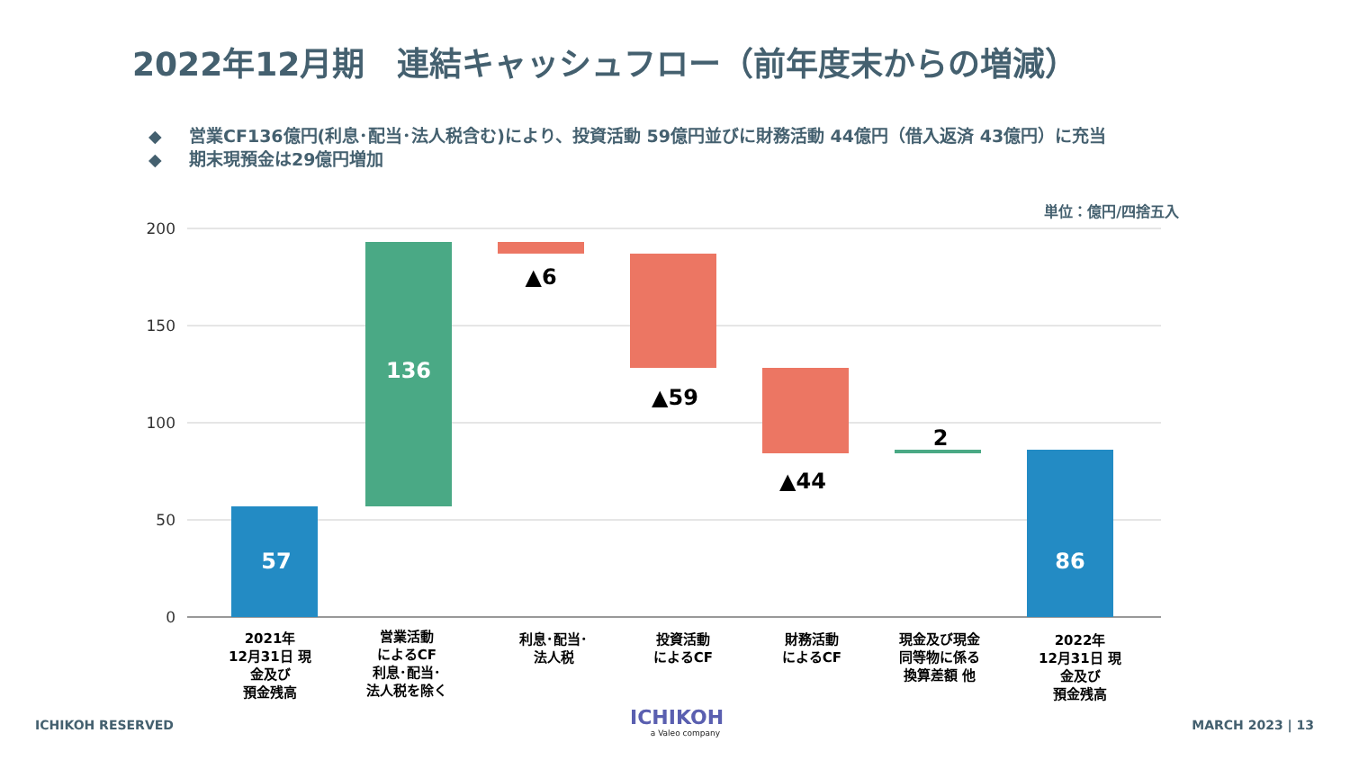2022年12月期　連結キャッシュフロー（前年度末からの増減）
◆ 営業CF136億円(利息･配当･法人税含む)により、投資活動 59億円並びに財務活動 44億円（借入返済 43億円）に充当
◆ 期末現預金は29億円増加
単位：億円/四捨五入
200
150
100
50
0
57
136
▲6
▲59
▲44
2
86
2021年 12月31日 現 金及び 預金残高
営業活動 によるCF 利息･配当･ 法人税を除く
利息･配当･ 法人税
投資活動 によるCF
財務活動 によるCF
現金及び現金 同等物に係る 換算差額 他
2022年 12月31日 現 金及び 預金残高
ICHIKOH RESERVED
ICHIKOH
a Valeo company
MARCH 2023 | 13